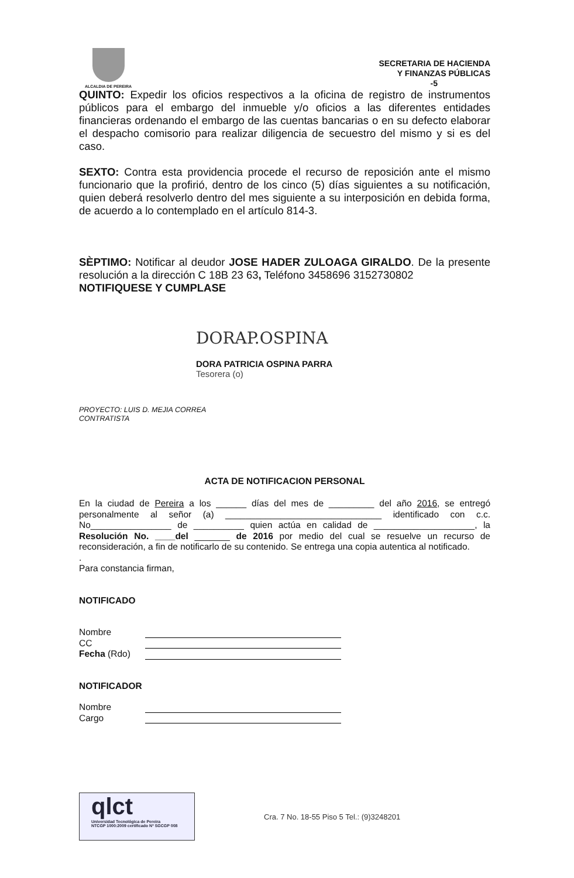ALCALDIA DE PEREIRA
SECRETARIA DE HACIENDA
Y FINANZAS PÚBLICAS
-5
QUINTO: Expedir los oficios respectivos a la oficina de registro de instrumentos públicos para el embargo del inmueble y/o oficios a las diferentes entidades financieras ordenando el embargo de las cuentas bancarias o en su defecto elaborar el despacho comisorio para realizar diligencia de secuestro del mismo y si es del caso.
SEXTO: Contra esta providencia procede el recurso de reposición ante el mismo funcionario que la profirió, dentro de los cinco (5) días siguientes a su notificación, quien deberá resolverlo dentro del mes siguiente a su interposición en debida forma, de acuerdo a lo contemplado en el artículo 814-3.
SÈPTIMO: Notificar al deudor JOSE HADER ZULOAGA GIRALDO. De la presente resolución a la dirección C 18B 23 63, Teléfono 3458696 3152730802
NOTIFIQUESE Y CUMPLASE
DORAP.OSPINA
DORA PATRICIA OSPINA PARRA
Tesorera (o)
PROYECTO: LUIS D. MEJIA CORREA
CONTRATISTA
ACTA DE NOTIFICACION PERSONAL
En la ciudad de Pereira a los ______ días del mes de _________ del año 2016, se entregó personalmente al señor (a) _______________________________ identificado con c.c. No________________ de __________ quien actúa en calidad de ____________________, la Resolución No. ____del _______ de 2016 por medio del cual se resuelve un recurso de reconsideración, a fin de notificarlo de su contenido. Se entrega una copia autentica al notificado.
.
Para constancia firman,
NOTIFICADO
Nombre
CC
Fecha (Rdo)
NOTIFICADOR
Nombre
Cargo
qlct
Universidad Tecnológica de Pereira
NTCGP 1000:2009 certificado Nº SGCGP 008
Cra. 7 No. 18-55 Piso 5 Tel.: (9)3248201